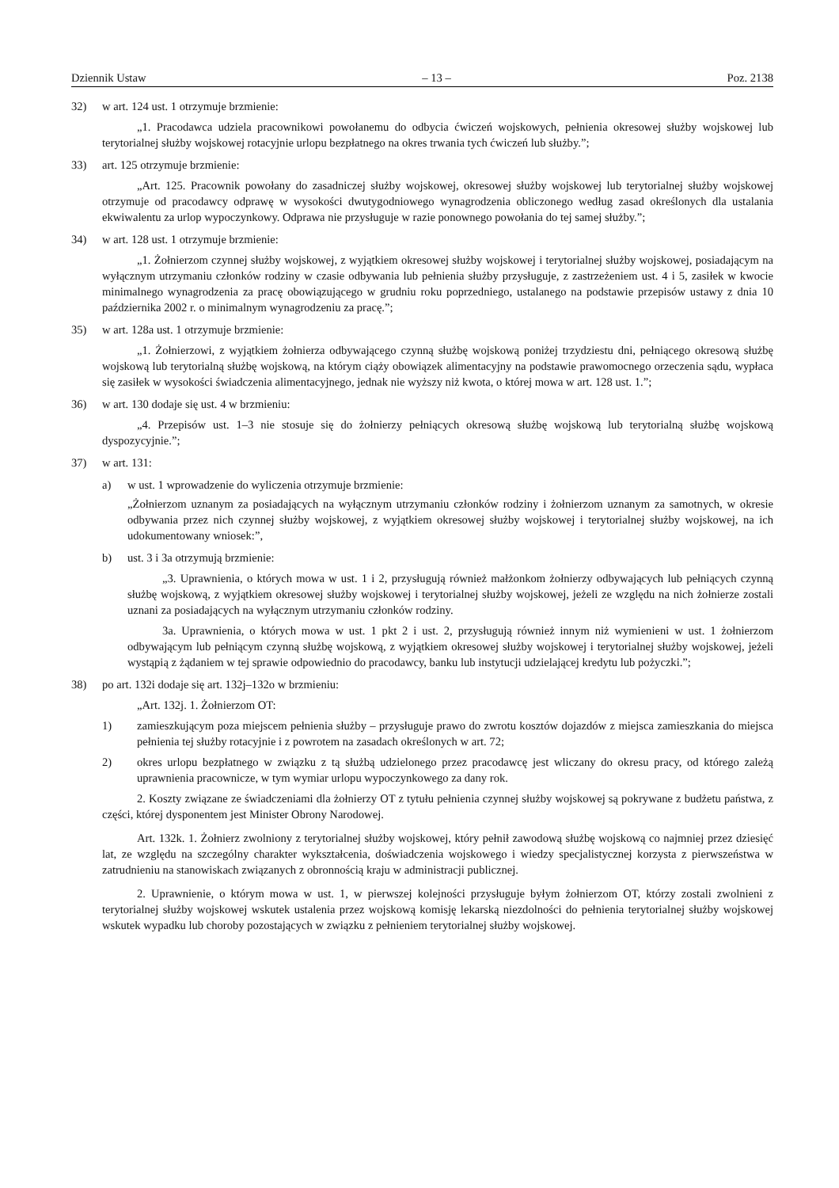Dziennik Ustaw – 13 – Poz. 2138
32) w art. 124 ust. 1 otrzymuje brzmienie:
„1. Pracodawca udziela pracownikowi powołanemu do odbycia ćwiczeń wojskowych, pełnienia okresowej służby wojskowej lub terytorialnej służby wojskowej rotacyjnie urlopu bezpłatnego na okres trwania tych ćwiczeń lub służby.”;
33) art. 125 otrzymuje brzmienie:
„Art. 125. Pracownik powołany do zasadniczej służby wojskowej, okresowej służby wojskowej lub terytorialnej służby wojskowej otrzymuje od pracodawcy odprawę w wysokości dwutygodniowego wynagrodzenia obliczonego według zasad określonych dla ustalania ekwiwalentu za urlop wypoczynkowy. Odprawa nie przysługuje w razie ponownego powołania do tej samej służby.”;
34) w art. 128 ust. 1 otrzymuje brzmienie:
„1. Żołnierzom czynnej służby wojskowej, z wyjątkiem okresowej służby wojskowej i terytorialnej służby wojskowej, posiadającym na wyłącznym utrzymaniu członków rodziny w czasie odbywania lub pełnienia służby przysługuje, z zastrzeżeniem ust. 4 i 5, zasiłek w kwocie minimalnego wynagrodzenia za pracę obowiązującego w grudniu roku poprzedniego, ustalanego na podstawie przepisów ustawy z dnia 10 października 2002 r. o minimalnym wynagrodzeniu za pracę.”;
35) w art. 128a ust. 1 otrzymuje brzmienie:
„1. Żołnierzowi, z wyjątkiem żołnierza odbywającego czynną służbę wojskową poniżej trzydziestu dni, pełniącego okresową służbę wojskową lub terytorialną służbę wojskową, na którym ciąży obowiązek alimentacyjny na podstawie prawomocnego orzeczenia sądu, wypłaca się zasiłek w wysokości świadczenia alimentacyjnego, jednak nie wyższy niż kwota, o której mowa w art. 128 ust. 1.”;
36) w art. 130 dodaje się ust. 4 w brzmieniu:
„4. Przepisów ust. 1–3 nie stosuje się do żołnierzy pełniących okresową służbę wojskową lub terytorialną służbę wojskową dyspozycyjnie.”;
37) w art. 131:
a) w ust. 1 wprowadzenie do wyliczenia otrzymuje brzmienie:
„Żołnierzom uznanym za posiadających na wyłącznym utrzymaniu członków rodziny i żołnierzom uznanym za samotnych, w okresie odbywania przez nich czynnej służby wojskowej, z wyjątkiem okresowej służby wojskowej i terytorialnej służby wojskowej, na ich udokumentowany wniosek:”,
b) ust. 3 i 3a otrzymują brzmienie:
„3. Uprawnienia, o których mowa w ust. 1 i 2, przysługują również małżonkom żołnierzy odbywających lub pełniących czynną służbę wojskową, z wyjątkiem okresowej służby wojskowej i terytorialnej służby wojskowej, jeżeli ze względu na nich żołnierze zostali uznani za posiadających na wyłącznym utrzymaniu członków rodziny.
3a. Uprawnienia, o których mowa w ust. 1 pkt 2 i ust. 2, przysługują również innym niż wymienieni w ust. 1 żołnierzom odbywającym lub pełniącym czynną służbę wojskową, z wyjątkiem okresowej służby wojskowej i terytorialnej służby wojskowej, jeżeli wystąpią z żądaniem w tej sprawie odpowiednio do pracodawcy, banku lub instytucji udzielającej kredytu lub pożyczki.”;
38) po art. 132i dodaje się art. 132j–132o w brzmieniu:
„Art. 132j. 1. Żołnierzom OT:
1) zamieszkującym poza miejscem pełnienia służby – przysługuje prawo do zwrotu kosztów dojazdów z miejsca zamieszkania do miejsca pełnienia tej służby rotacyjnie i z powrotem na zasadach określonych w art. 72;
2) okres urlopu bezpłatnego w związku z tą służbą udzielonego przez pracodawcę jest wliczany do okresu pracy, od którego zależą uprawnienia pracownicze, w tym wymiar urlopu wypoczynkowego za dany rok.
2. Koszty związane ze świadczeniami dla żołnierzy OT z tytułu pełnienia czynnej służby wojskowej są pokrywane z budżetu państwa, z części, której dysponentem jest Minister Obrony Narodowej.
Art. 132k. 1. Żołnierz zwolniony z terytorialnej służby wojskowej, który pełnił zawodową służbę wojskową co najmniej przez dziesięć lat, ze względu na szczególny charakter wykształcenia, doświadczenia wojskowego i wiedzy specjalistycznej korzysta z pierwszeństwa w zatrudnieniu na stanowiskach związanych z obronnością kraju w administracji publicznej.
2. Uprawnienie, o którym mowa w ust. 1, w pierwszej kolejności przysługuje byłym żołnierzom OT, którzy zostali zwolnieni z terytorialnej służby wojskowej wskutek ustalenia przez wojskową komisję lekarską niezdolności do pełnienia terytorialnej służby wojskowej wskutek wypadku lub choroby pozostających w związku z pełnieniem terytorialnej służby wojskowej.